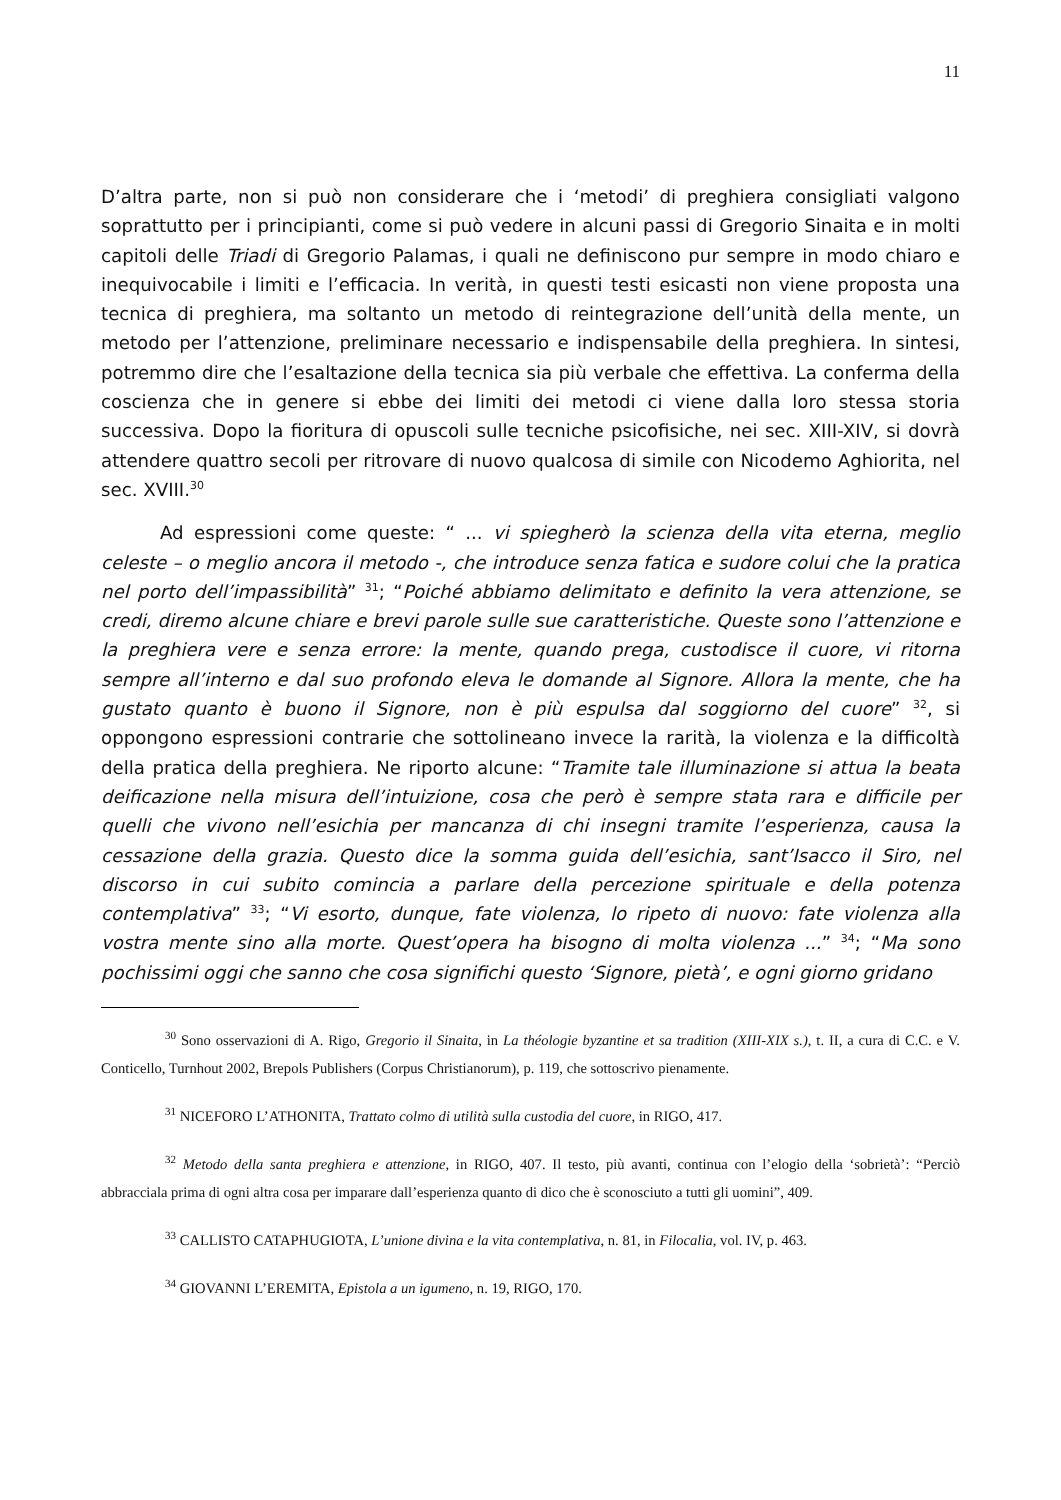11
D’altra parte, non si può non considerare che i ‘metodi’ di preghiera consigliati valgono soprattutto per i principianti, come si può vedere in alcuni passi di Gregorio Sinaita e in molti capitoli delle Triadi di Gregorio Palamas, i quali ne definiscono pur sempre in modo chiaro e inequivocabile i limiti e l’efficacia. In verità, in questi testi esicasti non viene proposta una tecnica di preghiera, ma soltanto un metodo di reintegrazione dell’unità della mente, un metodo per l’attenzione, preliminare necessario e indispensabile della preghiera. In sintesi, potremmo dire che l’esaltazione della tecnica sia più verbale che effettiva. La conferma della coscienza che in genere si ebbe dei limiti dei metodi ci viene dalla loro stessa storia successiva. Dopo la fioritura di opuscoli sulle tecniche psicofisiche, nei sec. XIII-XIV, si dovrà attendere quattro secoli per ritrovare di nuovo qualcosa di simile con Nicodemo Aghiorita, nel sec. XVIII.<sup>30</sup>
Ad espressioni come queste: “ ... vi spiegherò la scienza della vita eterna, meglio celeste – o meglio ancora il metodo -, che introduce senza fatica e sudore colui che la pratica nel porto dell’impassibilità” <sup>31</sup>; “Poiché abbiamo delimitato e definito la vera attenzione, se credi, diremo alcune chiare e brevi parole sulle sue caratteristiche. Queste sono l’attenzione e la preghiera vere e senza errore: la mente, quando prega, custodisce il cuore, vi ritorna sempre all’interno e dal suo profondo eleva le domande al Signore. Allora la mente, che ha gustato quanto è buono il Signore, non è più espulsa dal soggiorno del cuore” <sup>32</sup>, si oppongono espressioni contrarie che sottolineano invece la rarità, la violenza e la difficoltà della pratica della preghiera. Ne riporto alcune: “Tramite tale illuminazione si attua la beata deificazione nella misura dell’intuizione, cosa che però è sempre stata rara e difficile per quelli che vivono nell’esichia per mancanza di chi insegni tramite l’esperienza, causa la cessazione della grazia. Questo dice la somma guida dell’esichia, sant’Isacco il Siro, nel discorso in cui subito comincia a parlare della percezione spirituale e della potenza contemplativa” <sup>33</sup>; “Vi esorto, dunque, fate violenza, lo ripeto di nuovo: fate violenza alla vostra mente sino alla morte. Quest’opera ha bisogno di molta violenza ...” <sup>34</sup>; “Ma sono pochissimi oggi che sanno che cosa significhi questo ‘Signore, pietà’, e ogni giorno gridano
<sup>30</sup> Sono osservazioni di A. Rigo, Gregorio il Sinaita, in La théologie byzantine et sa tradition (XIII-XIX s.), t. II, a cura di C.C. e V. Conticello, Turnhout 2002, Brepols Publishers (Corpus Christianorum), p. 119, che sottoscrivo pienamente.
<sup>31</sup> NICEFORO L’ATHONITA, Trattato colmo di utilità sulla custodia del cuore, in RIGO, 417.
<sup>32</sup> Metodo della santa preghiera e attenzione, in RIGO, 407. Il testo, più avanti, continua con l’elogio della ‘sobrietà’: “Perciò abbracciala prima di ogni altra cosa per imparare dall’esperienza quanto di dico che è sconosciuto a tutti gli uomini”, 409.
<sup>33</sup> CALLISTO CATAPHUGIOTA, L’unione divina e la vita contemplativa, n. 81, in Filocalia, vol. IV, p. 463.
<sup>34</sup> GIOVANNI L’EREMITA, Epistola a un igumeno, n. 19, RIGO, 170.